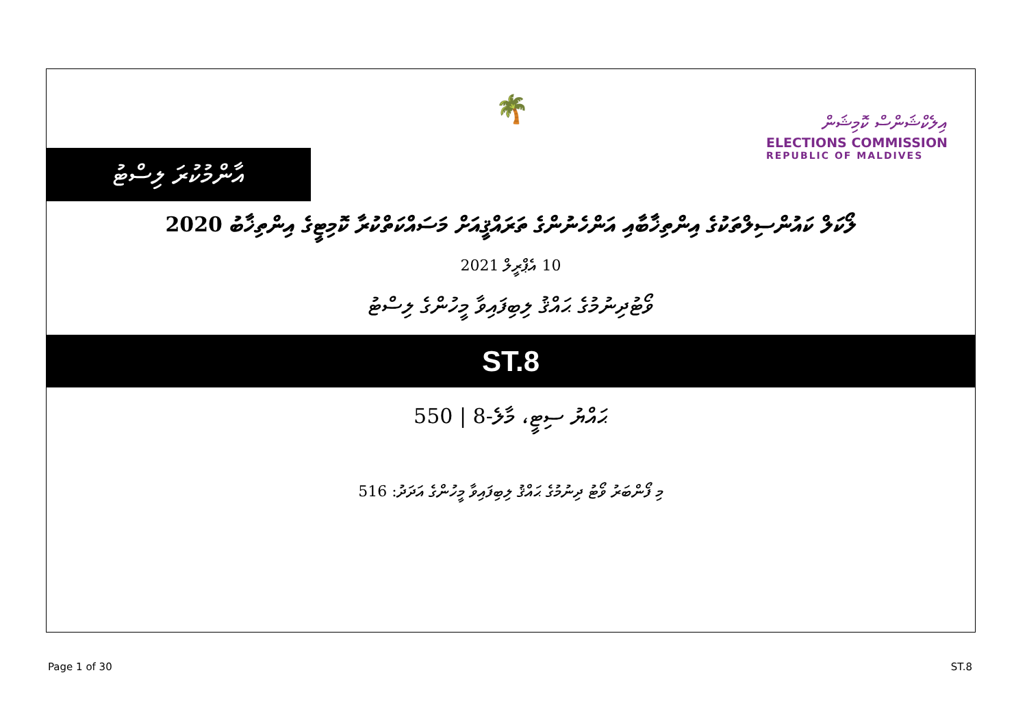🌴
އިލެކްޝަންސް ކޮމިޝަން
ELECTIONS COMMISSION
REPUBLIC OF MALDIVES
އާންމުކުރަ ލިސްޓު
ލޯކަލް ކައުންސިލްތަކުގެ އިންތިޚާބާއި އަންހެނުންގެ ތަރައްޤީއަށް މަސައްކަތްކުރާ ކޮމިޓީގެ އިންތިޚާބު 2020
10 އެޕްރީލް 2021
ވޯޓުދިނުމުގެ ޙައްޤު ލިބިފައިވާ މީހުންގެ ލިސްޓު
ST.8
ޙައްޔު ސިޓީ، މާލެ-8 | 550
މި ފޯންބަރު ވޯޓު ދިނުމުގެ ޙައްޤު ލިބިފައިވާ މީހުންގެ އަދަދު: 516
Page 1 of 30 ST.8